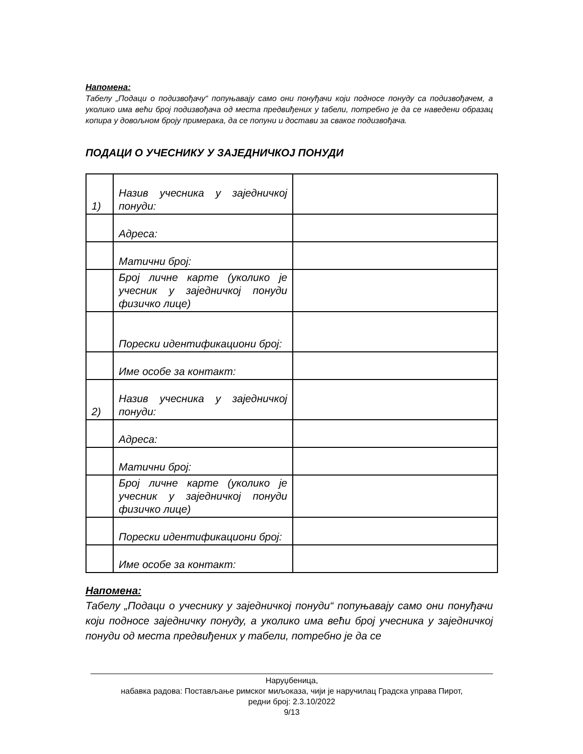Напомена:
Табелу „Подаци о подизвођачу“ попуњавају само они понуђачи који подносе понуду са подизвођачем, а уколико има већи број подизвођача од места предвиђених у tабели, пoтребно је да се наведени образац копира у довољном броју примерака, да се попуни и достави за сваког подизвођача.
ПОДАЦИ О УЧЕСНИКУ У ЗАЈЕДНИЧКОЈ ПОНУДИ
| 1) | Назив учесника у заједничкој понуди: | |
| | Адреса: | |
| | Матични број: | |
| | Број личне карте (уколико је учесник у заједничкој понуди физичко лице) | |
| | Порески идентификациони број: | |
| | Име особе за контакт: | |
| 2) | Назив учесника у заједничкој понуди: | |
| | Адреса: | |
| | Матични број: | |
| | Број личне карте (уколико је учесник у заједничкој понуди физичко лице) | |
| | Порески идентификациони број: | |
| | Име особе за контакт: | |
Напомена:
Табелу „Подаци о учеснику у заједничкој понуди“ попуњавају само они понуђачи који подносе заједничку понуду, а уколико има већи број учесника у заједничкој понуди од места предвиђених у табели, потребно је да се
Наруџбеница,
набавка радова: Постављање римског миљоказа, чији је наручилац Градска управа Пирот,
редни број: 2.3.10/2022
9/13